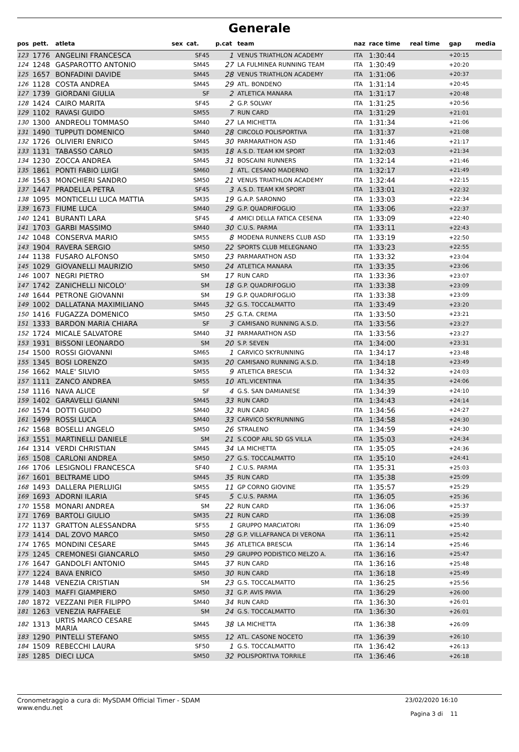Generale
| pos | pett. | atleta | sex | cat. | p.cat | team | naz | race time | real time | gap | media |
| --- | --- | --- | --- | --- | --- | --- | --- | --- | --- | --- | --- |
| 123 | 1776 | ANGELINI FRANCESCA | | SF45 | 1 | VENUS TRIATHLON ACADEMY | ITA | 1:30:44 | | +20:15 | |
| 124 | 1248 | GASPAROTTO ANTONIO | | SM45 | 27 | LA FULMINEA RUNNING TEAM | ITA | 1:30:49 | | +20:20 | |
| 125 | 1657 | BONFADINI DAVIDE | | SM45 | 28 | VENUS TRIATHLON ACADEMY | ITA | 1:31:06 | | +20:37 | |
| 126 | 1128 | COSTA ANDREA | | SM45 | 29 | ATL. BONDENO | ITA | 1:31:14 | | +20:45 | |
| 127 | 1739 | GIORDANI GIULIA | | SF | 2 | ATLETICA MANARA | ITA | 1:31:17 | | +20:48 | |
| 128 | 1424 | CAIRO MARITA | | SF45 | 2 | G.P. SOLVAY | ITA | 1:31:25 | | +20:56 | |
| 129 | 1102 | RAVASI GUIDO | | SM55 | 7 | RUN CARD | ITA | 1:31:29 | | +21:01 | |
| 130 | 1300 | ANDREOLI TOMMASO | | SM40 | 27 | LA MICHETTA | ITA | 1:31:34 | | +21:06 | |
| 131 | 1490 | TUPPUTI DOMENICO | | SM40 | 28 | CIRCOLO POLISPORTIVA | ITA | 1:31:37 | | +21:08 | |
| 132 | 1726 | OLIVIERI ENRICO | | SM45 | 30 | PARMARATHON ASD | ITA | 1:31:46 | | +21:17 | |
| 133 | 1131 | TABASSO CARLO | | SM35 | 18 | A.S.D. TEAM KM SPORT | ITA | 1:32:03 | | +21:34 | |
| 134 | 1230 | ZOCCA ANDREA | | SM45 | 31 | BOSCAINI RUNNERS | ITA | 1:32:14 | | +21:46 | |
| 135 | 1861 | PONTI FABIO LUIGI | | SM60 | 1 | ATL. CESANO MADERNO | ITA | 1:32:17 | | +21:49 | |
| 136 | 1563 | MONCHIERI SANDRO | | SM50 | 21 | VENUS TRIATHLON ACADEMY | ITA | 1:32:44 | | +22:15 | |
| 137 | 1447 | PRADELLA PETRA | | SF45 | 3 | A.S.D. TEAM KM SPORT | ITA | 1:33:01 | | +22:32 | |
| 138 | 1095 | MONTICELLI LUCA MATTIA | | SM35 | 19 | G.A.P. SARONNO | ITA | 1:33:03 | | +22:34 | |
| 139 | 1673 | FIUME LUCA | | SM40 | 29 | G.P. QUADRIFOGLIO | ITA | 1:33:06 | | +22:37 | |
| 140 | 1241 | BURANTI LARA | | SF45 | 4 | AMICI DELLA FATICA CESENA | ITA | 1:33:09 | | +22:40 | |
| 141 | 1703 | GARBI MASSIMO | | SM40 | 30 | C.U.S. PARMA | ITA | 1:33:11 | | +22:43 | |
| 142 | 1048 | CONSERVA MARIO | | SM55 | 8 | MODENA RUNNERS CLUB ASD | ITA | 1:33:19 | | +22:50 | |
| 143 | 1904 | RAVERA SERGIO | | SM50 | 22 | SPORTS CLUB MELEGNANO | ITA | 1:33:23 | | +22:55 | |
| 144 | 1138 | FUSARO ALFONSO | | SM50 | 23 | PARMARATHON ASD | ITA | 1:33:32 | | +23:04 | |
| 145 | 1029 | GIOVANELLI MAURIZIO | | SM50 | 24 | ATLETICA MANARA | ITA | 1:33:35 | | +23:06 | |
| 146 | 1007 | NEGRI PIETRO | | SM | 17 | RUN CARD | ITA | 1:33:36 | | +23:07 | |
| 147 | 1742 | ZANICHELLI NICOLO' | | SM | 18 | G.P. QUADRIFOGLIO | ITA | 1:33:38 | | +23:09 | |
| 148 | 1644 | PETRONE GIOVANNI | | SM | 19 | G.P. QUADRIFOGLIO | ITA | 1:33:38 | | +23:09 | |
| 149 | 1002 | DALLATANA MAXIMILIANO | | SM45 | 32 | G.S. TOCCALMATTO | ITA | 1:33:49 | | +23:20 | |
| 150 | 1416 | FUGAZZA DOMENICO | | SM50 | 25 | G.T.A. CREMA | ITA | 1:33:50 | | +23:21 | |
| 151 | 1333 | BARDON MARIA CHIARA | | SF | 3 | CAMISANO RUNNING A.S.D. | ITA | 1:33:56 | | +23:27 | |
| 152 | 1724 | MICALE SALVATORE | | SM40 | 31 | PARMARATHON ASD | ITA | 1:33:56 | | +23:27 | |
| 153 | 1931 | BISSONI LEONARDO | | SM | 20 | S.P. SEVEN | ITA | 1:34:00 | | +23:31 | |
| 154 | 1500 | ROSSI GIOVANNI | | SM65 | 1 | CARVICO SKYRUNNING | ITA | 1:34:17 | | +23:48 | |
| 155 | 1345 | BOSI LORENZO | | SM35 | 20 | CAMISANO RUNNING A.S.D. | ITA | 1:34:18 | | +23:49 | |
| 156 | 1662 | MALE' SILVIO | | SM55 | 9 | ATLETICA BRESCIA | ITA | 1:34:32 | | +24:03 | |
| 157 | 1111 | ZANCO ANDREA | | SM55 | 10 | ATL.VICENTINA | ITA | 1:34:35 | | +24:06 | |
| 158 | 1116 | NAVA ALICE | | SF | 4 | G.S. SAN DAMIANESE | ITA | 1:34:39 | | +24:10 | |
| 159 | 1402 | GARAVELLI GIANNI | | SM45 | 33 | RUN CARD | ITA | 1:34:43 | | +24:14 | |
| 160 | 1574 | DOTTI GUIDO | | SM40 | 32 | RUN CARD | ITA | 1:34:56 | | +24:27 | |
| 161 | 1499 | ROSSI LUCA | | SM40 | 33 | CARVICO SKYRUNNING | ITA | 1:34:58 | | +24:30 | |
| 162 | 1568 | BOSELLI ANGELO | | SM50 | 26 | STRALENO | ITA | 1:34:59 | | +24:30 | |
| 163 | 1551 | MARTINELLI DANIELE | | SM | 21 | S.COOP ARL SD GS VILLA | ITA | 1:35:03 | | +24:34 | |
| 164 | 1314 | VERDI CHRISTIAN | | SM45 | 34 | LA MICHETTA | ITA | 1:35:05 | | +24:36 | |
| 165 | 1508 | CARLONI ANDREA | | SM50 | 27 | G.S. TOCCALMATTO | ITA | 1:35:10 | | +24:41 | |
| 166 | 1706 | LESIGNOLI FRANCESCA | | SF40 | 1 | C.U.S. PARMA | ITA | 1:35:31 | | +25:03 | |
| 167 | 1601 | BELTRAME LIDO | | SM45 | 35 | RUN CARD | ITA | 1:35:38 | | +25:09 | |
| 168 | 1493 | DALLERA PIERLUIGI | | SM55 | 11 | GP CORNO GIOVINE | ITA | 1:35:57 | | +25:29 | |
| 169 | 1693 | ADORNI ILARIA | | SF45 | 5 | C.U.S. PARMA | ITA | 1:36:05 | | +25:36 | |
| 170 | 1558 | MONARI ANDREA | | SM | 22 | RUN CARD | ITA | 1:36:06 | | +25:37 | |
| 171 | 1769 | BARTOLI GIULIO | | SM35 | 21 | RUN CARD | ITA | 1:36:08 | | +25:39 | |
| 172 | 1137 | GRATTON ALESSANDRA | | SF55 | 1 | GRUPPO MARCIATORI | ITA | 1:36:09 | | +25:40 | |
| 173 | 1414 | DAL ZOVO MARCO | | SM50 | 28 | G.P. VILLAFRANCA DI VERONA | ITA | 1:36:11 | | +25:42 | |
| 174 | 1765 | MONDINI CESARE | | SM45 | 36 | ATLETICA BRESCIA | ITA | 1:36:14 | | +25:46 | |
| 175 | 1245 | CREMONESI GIANCARLO | | SM50 | 29 | GRUPPO PODISTICO MELZO A. | ITA | 1:36:16 | | +25:47 | |
| 176 | 1647 | GANDOLFI ANTONIO | | SM45 | 37 | RUN CARD | ITA | 1:36:16 | | +25:48 | |
| 177 | 1224 | BAVA ENRICO | | SM50 | 30 | RUN CARD | ITA | 1:36:18 | | +25:49 | |
| 178 | 1448 | VENEZIA CRISTIAN | | SM | 23 | G.S. TOCCALMATTO | ITA | 1:36:25 | | +25:56 | |
| 179 | 1403 | MAFFI GIAMPIERO | | SM50 | 31 | G.P. AVIS PAVIA | ITA | 1:36:29 | | +26:00 | |
| 180 | 1872 | VEZZANI PIER FILIPPO | | SM40 | 34 | RUN CARD | ITA | 1:36:30 | | +26:01 | |
| 181 | 1263 | VENEZIA RAFFAELE | | SM | 24 | G.S. TOCCALMATTO | ITA | 1:36:30 | | +26:01 | |
| 182 | 1313 | URTIS MARCO CESARE MARIA | | SM45 | 38 | LA MICHETTA | ITA | 1:36:38 | | +26:09 | |
| 183 | 1290 | PINTELLI STEFANO | | SM55 | 12 | ATL. CASONE NOCETO | ITA | 1:36:39 | | +26:10 | |
| 184 | 1509 | REBECCHI LAURA | | SF50 | 1 | G.S. TOCCALMATTO | ITA | 1:36:42 | | +26:13 | |
| 185 | 1285 | DIECI LUCA | | SM50 | 32 | POLISPORTIVA TORRILE | ITA | 1:36:46 | | +26:18 | |
Cronometraggio a cura di: MySDAM Official Timer - SDAM
www.endu.net
23/02/2020 16:10
Pagina 3 di 11